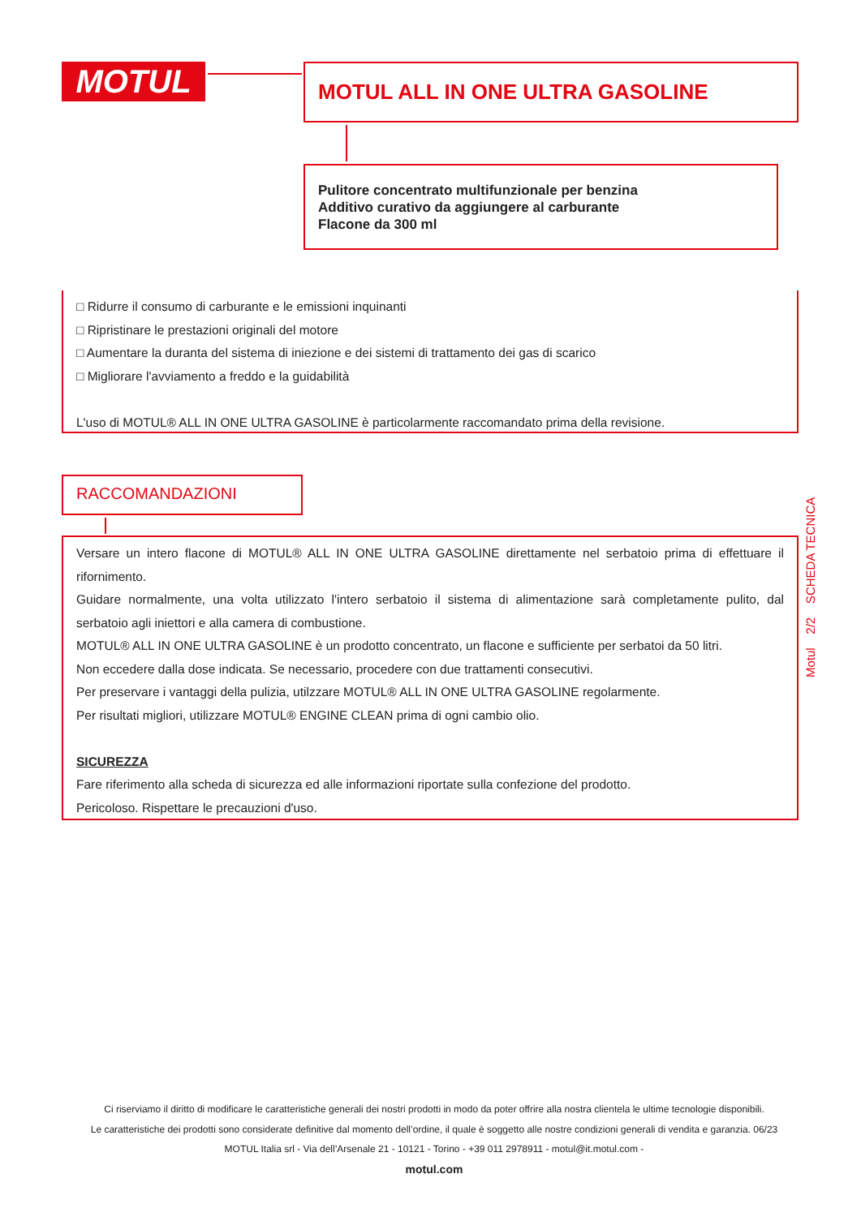MOTUL MOTUL ALL IN ONE ULTRA GASOLINE
Pulitore concentrato multifunzionale per benzina
Additivo curativo da aggiungere al carburante
Flacone da 300 ml
□ Ridurre il consumo di carburante e le emissioni inquinanti
□ Ripristinare le prestazioni originali del motore
□ Aumentare la duranta del sistema di iniezione e dei sistemi di trattamento dei gas di scarico
□ Migliorare l'avviamento a freddo e la guidabilità
L'uso di MOTUL® ALL IN ONE ULTRA GASOLINE è particolarmente raccomandato prima della revisione.
RACCOMANDAZIONI
Versare un intero flacone di MOTUL® ALL IN ONE ULTRA GASOLINE direttamente nel serbatoio prima di effettuare il rifornimento.
Guidare normalmente, una volta utilizzato l'intero serbatoio il sistema di alimentazione sarà completamente pulito, dal serbatoio agli iniettori e alla camera di combustione.
MOTUL® ALL IN ONE ULTRA GASOLINE è un prodotto concentrato, un flacone e sufficiente per serbatoi da 50 litri.
Non eccedere dalla dose indicata. Se necessario, procedere con due trattamenti consecutivi.
Per preservare i vantaggi della pulizia, utilzzare MOTUL® ALL IN ONE ULTRA GASOLINE regolarmente.
Per risultati migliori, utilizzare MOTUL® ENGINE CLEAN prima di ogni cambio olio.
SICUREZZA
Fare riferimento alla scheda di sicurezza ed alle informazioni riportate sulla confezione del prodotto.
Pericoloso. Rispettare le precauzioni d'uso.
Motul 2/2 SCHEDA TECNICA
Ci riserviamo il diritto di modificare le caratteristiche generali dei nostri prodotti in modo da poter offrire alla nostra clientela le ultime tecnologie disponibili.
Le caratteristiche dei prodotti sono considerate definitive dal momento dell’ordine, il quale è soggetto alle nostre condizioni generali di vendita e garanzia. 06/23
MOTUL Italia srl - Via dell’Arsenale 21 - 10121 - Torino - +39 011 2978911 - motul@it.motul.com -
motul.com